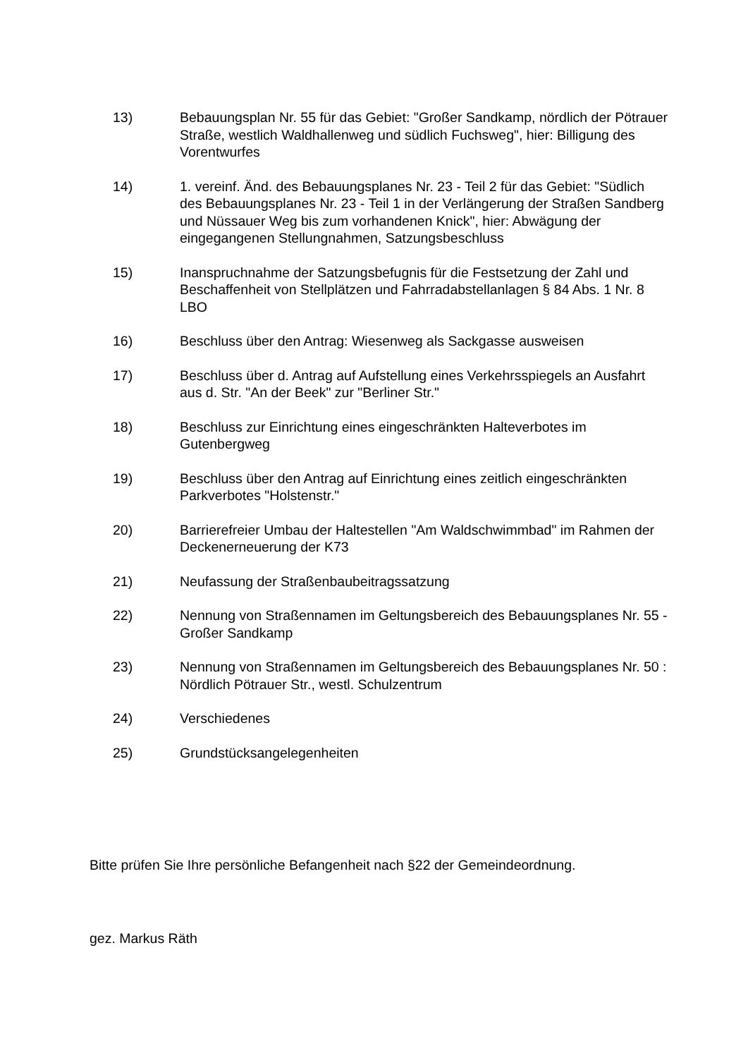13) Bebauungsplan Nr. 55 für das Gebiet: "Großer Sandkamp, nördlich der Pötrauer Straße, westlich Waldhallenweg und südlich Fuchsweg", hier: Billigung des Vorentwurfes
14) 1. vereinf. Änd. des Bebauungsplanes Nr. 23 - Teil 2 für das Gebiet: "Südlich des Bebauungsplanes Nr. 23 - Teil 1 in der Verlängerung der Straßen Sandberg und Nüssauer Weg bis zum vorhandenen Knick", hier: Abwägung der eingegangenen Stellungnahmen, Satzungsbeschluss
15) Inanspruchnahme der Satzungsbefugnis für die Festsetzung der Zahl und Beschaffenheit von Stellplätzen und Fahrradabstellanlagen § 84 Abs. 1 Nr. 8 LBO
16) Beschluss über den Antrag: Wiesenweg als Sackgasse ausweisen
17) Beschluss über d. Antrag auf Aufstellung eines Verkehrsspiegels an Ausfahrt aus d. Str. "An der Beek" zur "Berliner Str."
18) Beschluss zur Einrichtung eines eingeschränkten Halteverbotes im Gutenbergweg
19) Beschluss über den Antrag auf Einrichtung eines zeitlich eingeschränkten Parkverbotes "Holstenstr."
20) Barrierefreier Umbau der Haltestellen "Am Waldschwimmbad" im Rahmen der Deckenerneuerung der K73
21) Neufassung der Straßenbaubeitragssatzung
22) Nennung von Straßennamen im Geltungsbereich des Bebauungsplanes Nr. 55 - Großer Sandkamp
23) Nennung von Straßennamen im Geltungsbereich des Bebauungsplanes Nr. 50 : Nördlich Pötrauer Str., westl. Schulzentrum
24) Verschiedenes
25) Grundstücksangelegenheiten
Bitte prüfen Sie Ihre persönliche Befangenheit nach §22 der Gemeindeordnung.
gez. Markus Räth